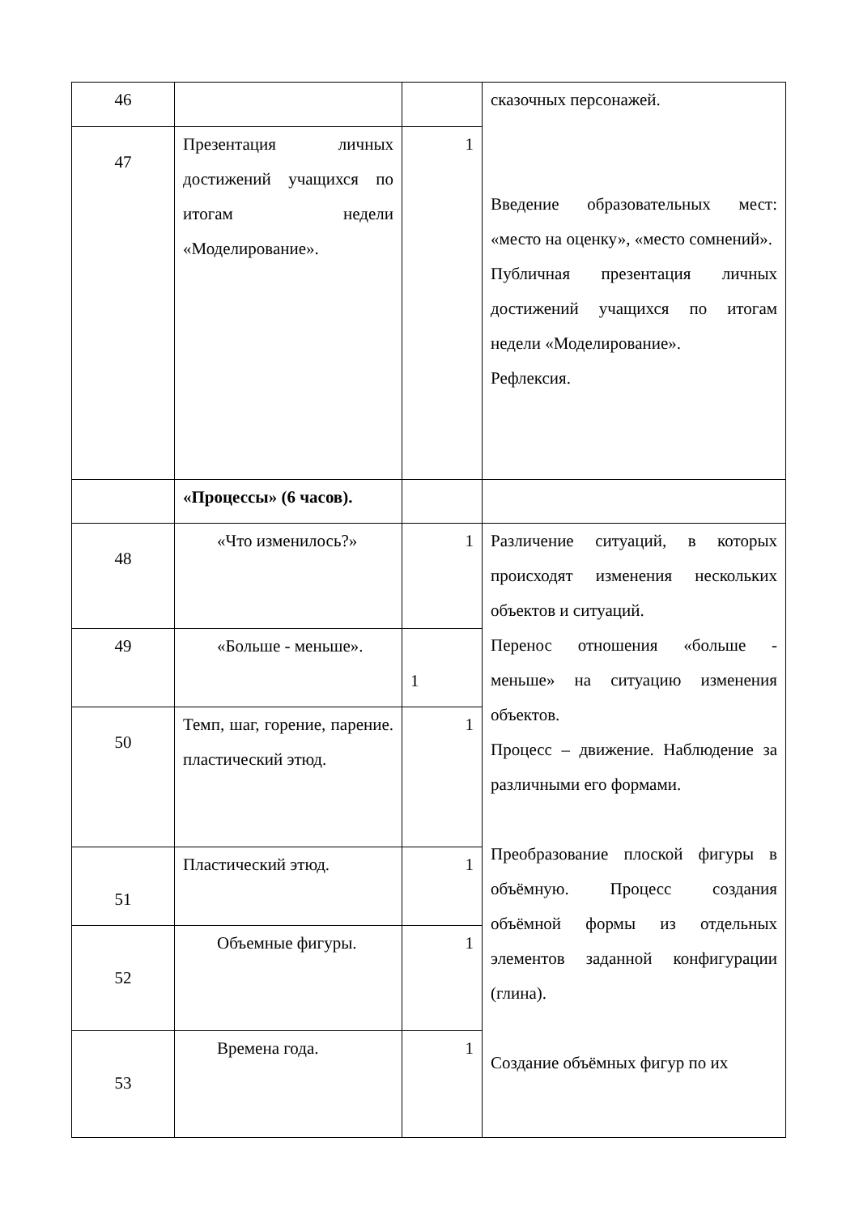| 46 | | | сказочных персонажей. Введение образовательных мест: «место на оценку», «место сомнений». Публичная презентация личных достижений учащихся по итогам недели «Моделирование». Рефлексия. |
| 47 | Презентация личных достижений учащихся по итогам недели «Моделирование». | 1 | |
| | «Процессы» (6 часов). | | |
| 48 | «Что изменилось?» | 1 | Различение ситуаций, в которых происходят изменения нескольких объектов и ситуаций. Перенос отношения «больше - меньше» на ситуацию изменения объектов. Процесс – движение. Наблюдение за различными его формами. Преобразование плоской фигуры в объёмную. Процесс создания объёмной формы из отдельных элементов заданной конфигурации (глина). Создание объёмных фигур по их |
| 49 | «Больше - меньше». | 1 | |
| 50 | Темп, шаг, горение, парение. пластический этюд. | 1 | |
| 51 | Пластический этюд. | 1 | |
| 52 | Объемные фигуры. | 1 | |
| 53 | Времена года. | 1 | |